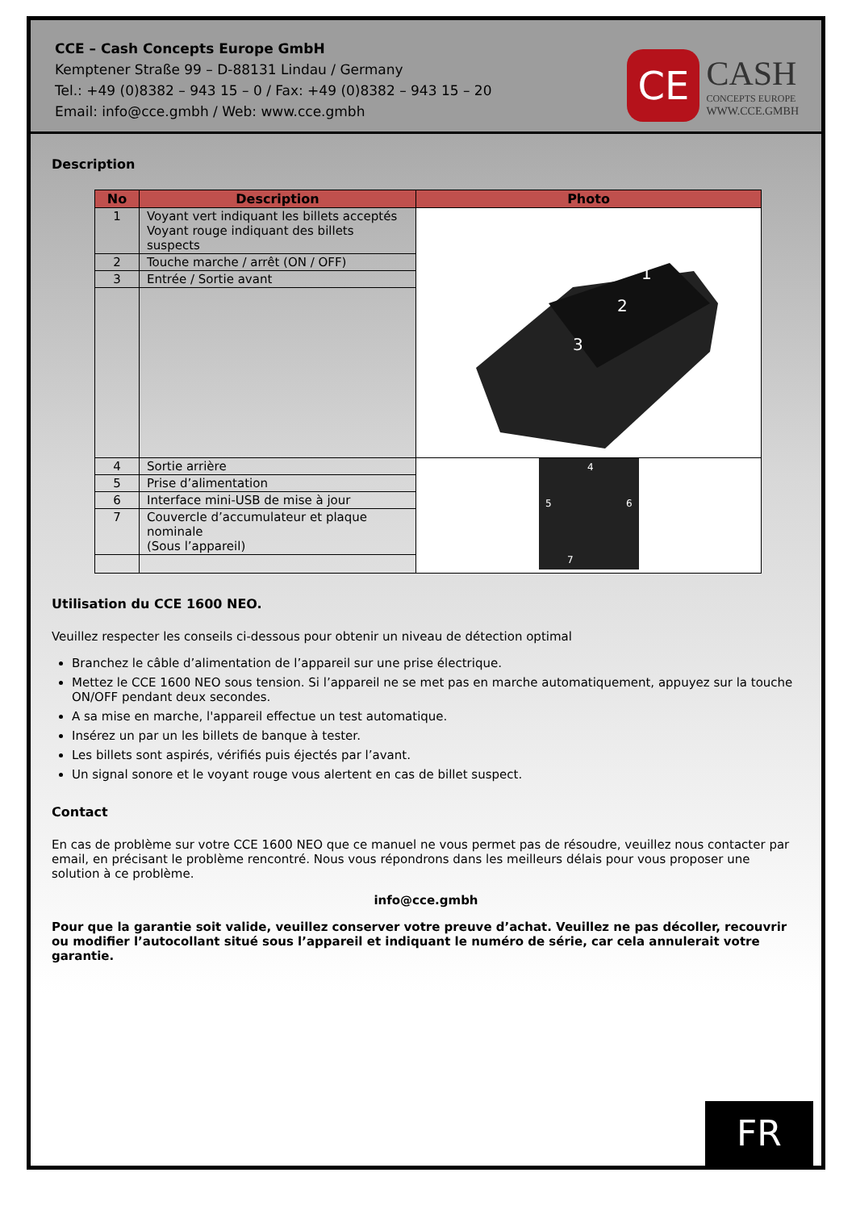CCE – Cash Concepts Europe GmbH
Kemptener Straße 99 – D-88131 Lindau / Germany
Tel.: +49 (0)8382 – 943 15 – 0 / Fax: +49 (0)8382 – 943 15 – 20
Email: info@cce.gmbh / Web: www.cce.gmbh
CE
CASH
CONCEPTS EUROPE
WWW.CCE.GMBH
Description
| No | Description | Photo |
| --- | --- | --- |
| 1 | Voyant vert indiquant les billets acceptés Voyant rouge indiquant des billets suspects | 1 2 3 |
| 2 | Touche marche / arrêt (ON / OFF) | |
| 3 | Entrée / Sortie avant | |
| 4 | Sortie arrière | 4 5 6 7 |
| 5 | Prise d’alimentation | |
| 6 | Interface mini-USB de mise à jour | |
| 7 | Couvercle d’accumulateur et plaque nominale (Sous l’appareil) | |
Utilisation du CCE 1600 NEO.
Veuillez respecter les conseils ci-dessous pour obtenir un niveau de détection optimal
Branchez le câble d’alimentation de l’appareil sur une prise électrique.
Mettez le CCE 1600 NEO sous tension. Si l’appareil ne se met pas en marche automatiquement, appuyez sur la touche ON/OFF pendant deux secondes.
A sa mise en marche, l'appareil effectue un test automatique.
Insérez un par un les billets de banque à tester.
Les billets sont aspirés, vérifiés puis éjectés par l’avant.
Un signal sonore et le voyant rouge vous alertent en cas de billet suspect.
Contact
En cas de problème sur votre CCE 1600 NEO que ce manuel ne vous permet pas de résoudre, veuillez nous contacter par email, en précisant le problème rencontré. Nous vous répondrons dans les meilleurs délais pour vous proposer une solution à ce problème.
info@cce.gmbh
Pour que la garantie soit valide, veuillez conserver votre preuve d’achat. Veuillez ne pas décoller, recouvrir ou modifier l’autocollant situé sous l’appareil et indiquant le numéro de série, car cela annulerait votre garantie.
FR